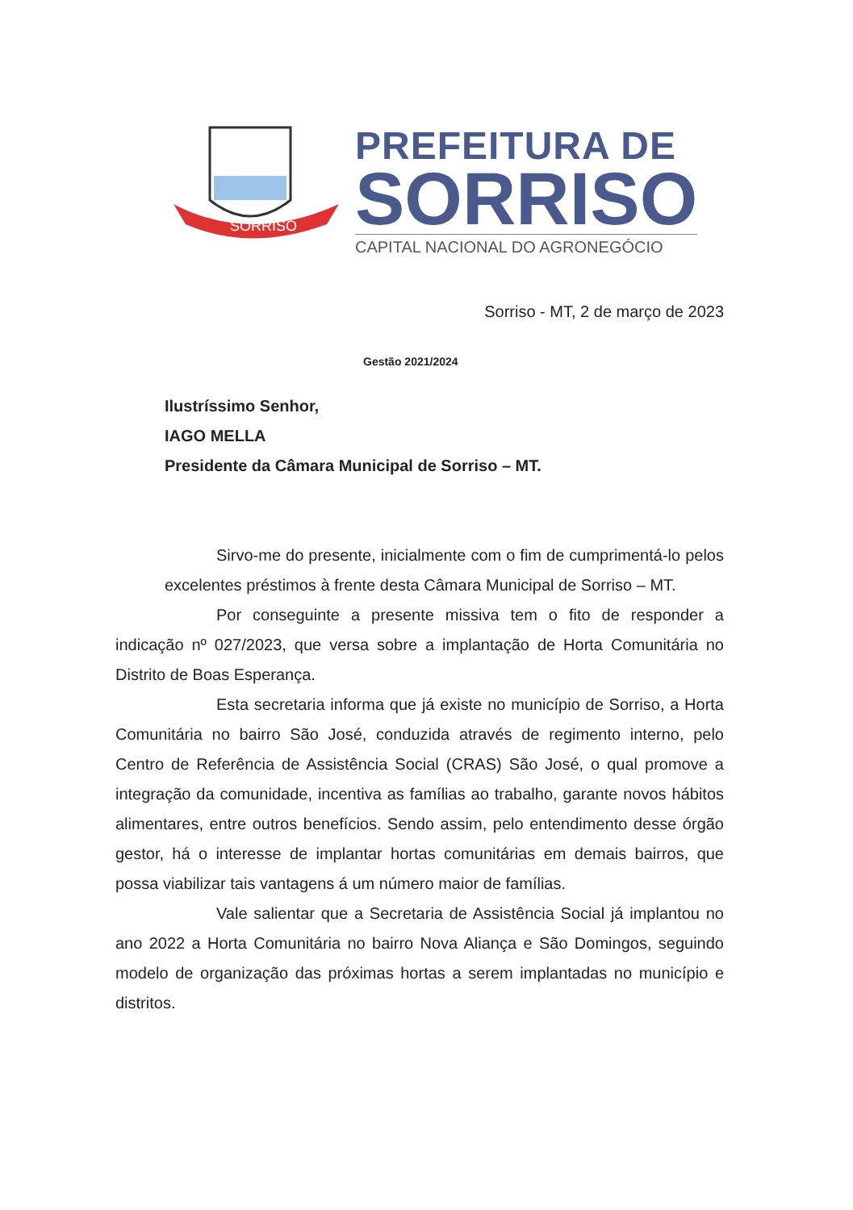SORRISO
PREFEITURA DE
SORRISO
CAPITAL NACIONAL DO AGRONEGÓCIO
Gestão 2021/2024
Sorriso - MT, 2 de março de 2023
Ilustríssimo Senhor,
IAGO MELLA
Presidente da Câmara Municipal de Sorriso – MT.
Sirvo-me do presente, inicialmente com o fim de cumprimentá-lo pelos excelentes préstimos à frente desta Câmara Municipal de Sorriso – MT.
Por conseguinte a presente missiva tem o fito de responder a indicação nº 027/2023, que versa sobre a implantação de Horta Comunitária no Distrito de Boas Esperança.
Esta secretaria informa que já existe no município de Sorriso, a Horta Comunitária no bairro São José, conduzida através de regimento interno, pelo Centro de Referência de Assistência Social (CRAS) São José, o qual promove a integração da comunidade, incentiva as famílias ao trabalho, garante novos hábitos alimentares, entre outros benefícios. Sendo assim, pelo entendimento desse órgão gestor, há o interesse de implantar hortas comunitárias em demais bairros, que possa viabilizar tais vantagens á um número maior de famílias.
Vale salientar que a Secretaria de Assistência Social já implantou no ano 2022 a Horta Comunitária no bairro Nova Aliança e São Domingos, seguindo modelo de organização das próximas hortas a serem implantadas no município e distritos.